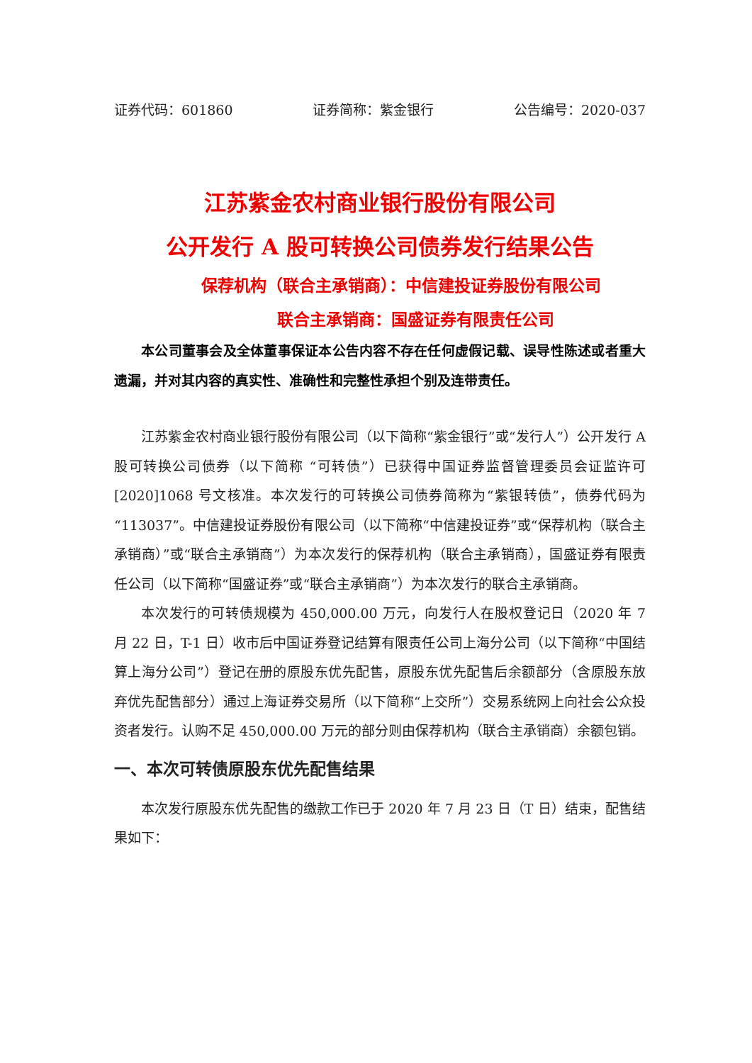证券代码：601860 证券简称：紫金银行 公告编号：2020-037
江苏紫金农村商业银行股份有限公司
公开发行 A 股可转换公司债券发行结果公告
保荐机构（联合主承销商）：中信建投证券股份有限公司
联合主承销商：国盛证券有限责任公司
本公司董事会及全体董事保证本公告内容不存在任何虚假记载、误导性陈述或者重大遗漏，并对其内容的真实性、准确性和完整性承担个别及连带责任。
江苏紫金农村商业银行股份有限公司（以下简称“紫金银行”或“发行人”）公开发行 A 股可转换公司债券（以下简称 “可转债”）已获得中国证券监督管理委员会证监许可[2020]1068 号文核准。本次发行的可转换公司债券简称为“紫银转债”，债券代码为“113037”。中信建投证券股份有限公司（以下简称“中信建投证券”或“保荐机构（联合主承销商）”或“联合主承销商”）为本次发行的保荐机构（联合主承销商），国盛证券有限责任公司（以下简称“国盛证券”或“联合主承销商”）为本次发行的联合主承销商。
本次发行的可转债规模为 450,000.00 万元，向发行人在股权登记日（2020 年 7 月 22 日，T-1 日）收市后中国证券登记结算有限责任公司上海分公司（以下简称“中国结算上海分公司”）登记在册的原股东优先配售，原股东优先配售后余额部分（含原股东放弃优先配售部分）通过上海证券交易所（以下简称“上交所”）交易系统网上向社会公众投资者发行。认购不足 450,000.00 万元的部分则由保荐机构（联合主承销商）余额包销。
一、本次可转债原股东优先配售结果
本次发行原股东优先配售的缴款工作已于 2020 年 7 月 23 日（T 日）结束，配售结果如下：